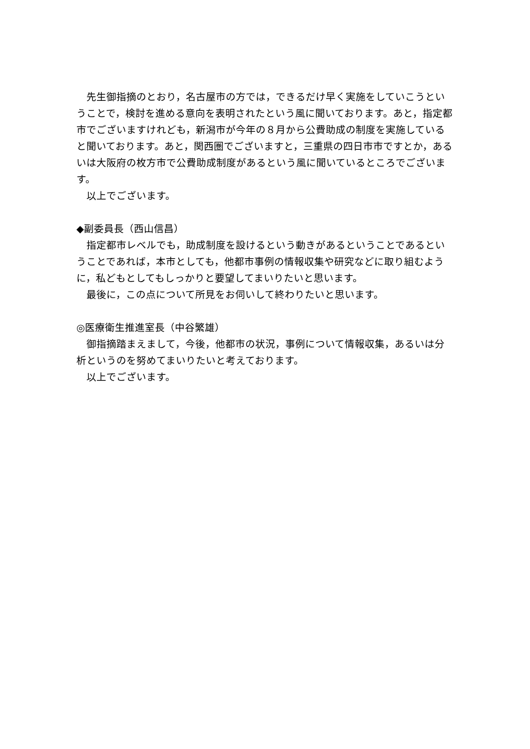先生御指摘のとおり，名古屋市の方では，できるだけ早く実施をしていこうということで，検討を進める意向を表明されたという風に聞いております。あと，指定都市でございますけれども，新潟市が今年の８月から公費助成の制度を実施していると聞いております。あと，関西圏でございますと，三重県の四日市市ですとか，あるいは大阪府の枚方市で公費助成制度があるという風に聞いているところでございます。
以上でございます。
◆副委員長（西山信昌）
指定都市レベルでも，助成制度を設けるという動きがあるということであるということであれば，本市としても，他都市事例の情報収集や研究などに取り組むように，私どもとしてもしっかりと要望してまいりたいと思います。
最後に，この点について所見をお伺いして終わりたいと思います。
◎医療衛生推進室長（中谷繁雄）
御指摘踏まえまして，今後，他都市の状況，事例について情報収集，あるいは分析というのを努めてまいりたいと考えております。
以上でございます。